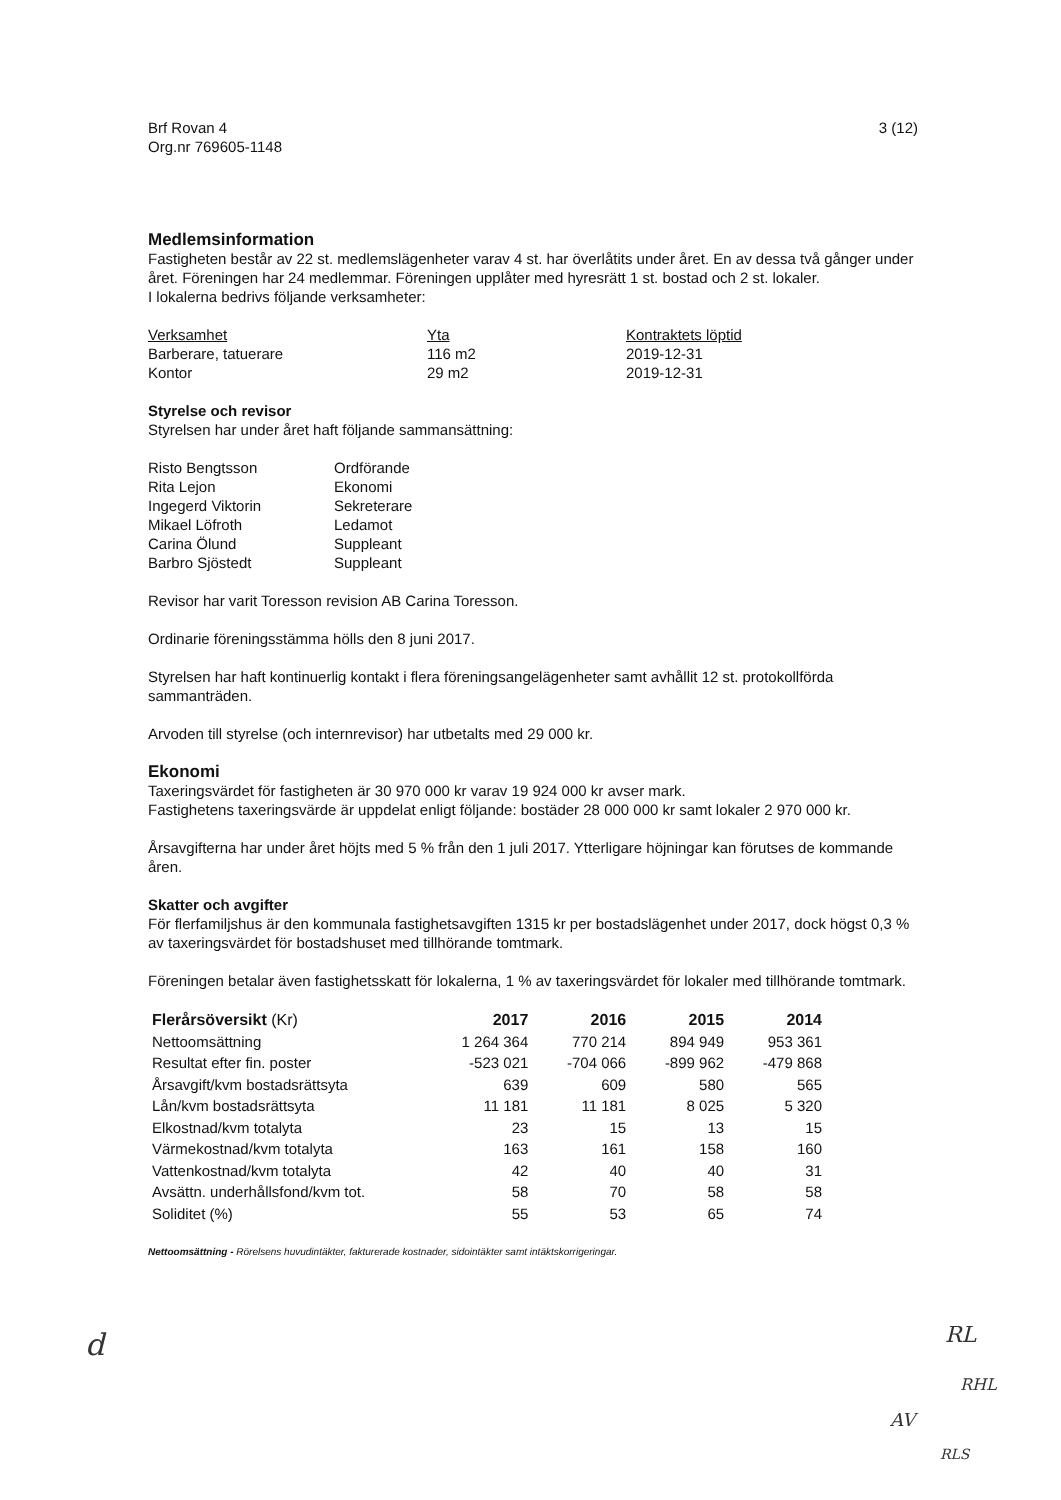Brf Rovan 4
Org.nr 769605-1148
3 (12)
Medlemsinformation
Fastigheten består av 22 st. medlemslägenheter varav 4 st. har överlåtits under året. En av dessa två gånger under året. Föreningen har 24 medlemmar. Föreningen upplåter med hyresrätt 1 st. bostad och 2 st. lokaler.
I lokalerna bedrivs följande verksamheter:
| Verksamhet | Yta | Kontraktets löptid |
| --- | --- | --- |
| Barberare, tatuerare | 116 m2 | 2019-12-31 |
| Kontor | 29 m2 | 2019-12-31 |
Styrelse och revisor
Styrelsen har under året haft följande sammansättning:
| Risto Bengtsson | Ordförande |
| Rita Lejon | Ekonomi |
| Ingegerd Viktorin | Sekreterare |
| Mikael Löfroth | Ledamot |
| Carina Ölund | Suppleant |
| Barbro Sjöstedt | Suppleant |
Revisor har varit Toresson revision AB Carina Toresson.
Ordinarie föreningsstämma hölls den 8 juni 2017.
Styrelsen har haft kontinuerlig kontakt i flera föreningsangelägenheter samt avhållit 12 st. protokollförda sammanträden.
Arvoden till styrelse (och internrevisor) har utbetalts med 29 000 kr.
Ekonomi
Taxeringsvärdet för fastigheten är 30 970 000 kr varav 19 924 000 kr avser mark.
Fastighetens taxeringsvärde är uppdelat enligt följande: bostäder 28 000 000 kr samt lokaler 2 970 000 kr.
Årsavgifterna har under året höjts med 5 % från den 1 juli 2017. Ytterligare höjningar kan förutses de kommande åren.
Skatter och avgifter
För flerfamiljshus är den kommunala fastighetsavgiften 1315 kr per bostadslägenhet under 2017, dock högst 0,3 % av taxeringsvärdet för bostadshuset med tillhörande tomtmark.
Föreningen betalar även fastighetsskatt för lokalerna, 1 % av taxeringsvärdet för lokaler med tillhörande tomtmark.
| Flerårsöversikt (Kr) | 2017 | 2016 | 2015 | 2014 |
| --- | --- | --- | --- | --- |
| Nettoomsättning | 1 264 364 | 770 214 | 894 949 | 953 361 |
| Resultat efter fin. poster | -523 021 | -704 066 | -899 962 | -479 868 |
| Årsavgift/kvm bostadsrättsyta | 639 | 609 | 580 | 565 |
| Lån/kvm bostadsrättsyta | 11 181 | 11 181 | 8 025 | 5 320 |
| Elkostnad/kvm totalyta | 23 | 15 | 13 | 15 |
| Värmekostnad/kvm totalyta | 163 | 161 | 158 | 160 |
| Vattenkostnad/kvm totalyta | 42 | 40 | 40 | 31 |
| Avsättn. underhållsfond/kvm tot. | 58 | 70 | 58 | 58 |
| Soliditet (%) | 55 | 53 | 65 | 74 |
Nettoomsättning - Rörelsens huvudintäkter, fakturerade kostnader, sidointäkter samt intäktskorrigeringar.
d RL
RHL
AV
RLS